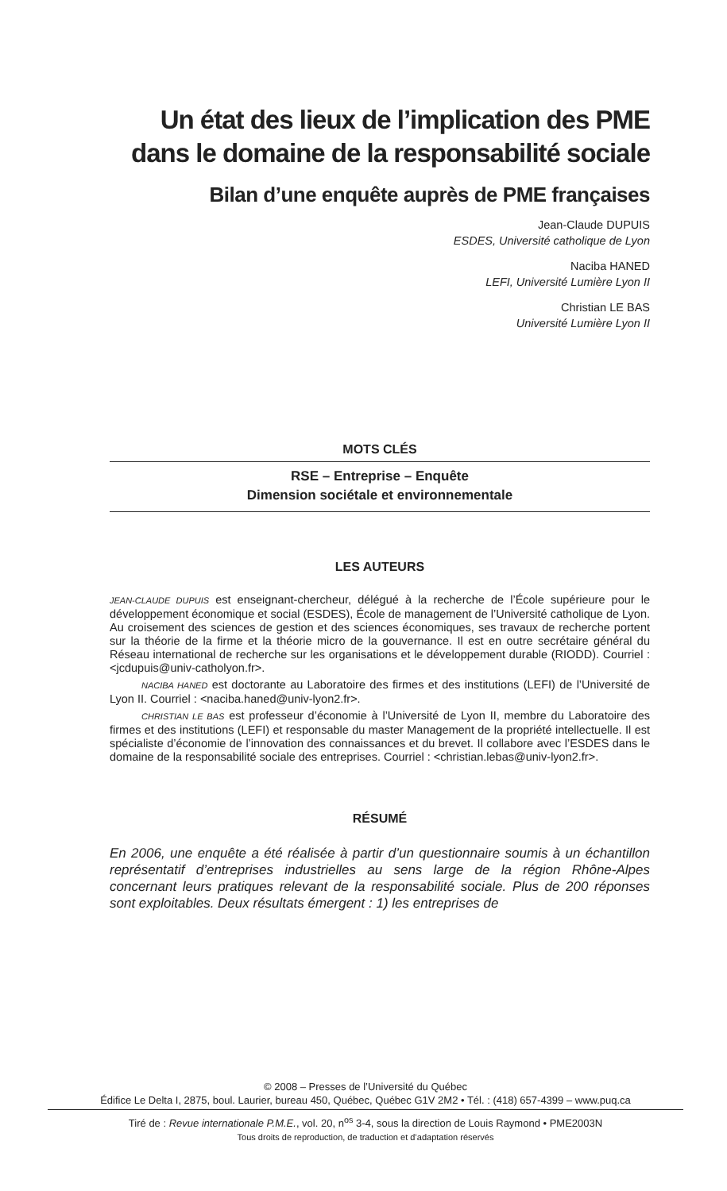Un état des lieux de l’implication des PME dans le domaine de la responsabilité sociale
Bilan d’une enquête auprès de PME françaises
Jean-Claude DUPUIS
ESDES, Université catholique de Lyon
Naciba HANED
LEFI, Université Lumière Lyon II
Christian LE BAS
Université Lumière Lyon II
MOTS CLÉS
RSE – Entreprise – Enquête
Dimension sociétale et environnementale
LES AUTEURS
JEAN-CLAUDE DUPUIS est enseignant-chercheur, délégué à la recherche de l’École supérieure pour le développement économique et social (ESDES), École de management de l’Université catholique de Lyon. Au croisement des sciences de gestion et des sciences économiques, ses travaux de recherche portent sur la théorie de la firme et la théorie micro de la gouvernance. Il est en outre secrétaire général du Réseau international de recherche sur les organisations et le développement durable (RIODD). Courriel : <jcdupuis@univ-catholyon.fr>.
NACIBA HANED est doctorante au Laboratoire des firmes et des institutions (LEFI) de l’Université de Lyon II. Courriel : <naciba.haned@univ-lyon2.fr>.
CHRISTIAN LE BAS est professeur d’économie à l’Université de Lyon II, membre du Laboratoire des firmes et des institutions (LEFI) et responsable du master Management de la propriété intellectuelle. Il est spécialiste d’économie de l’innovation des connaissances et du brevet. Il collabore avec l’ESDES dans le domaine de la responsabilité sociale des entreprises. Courriel : <christian.lebas@univ-lyon2.fr>.
RÉSUMÉ
En 2006, une enquête a été réalisée à partir d’un questionnaire soumis à un échantillon représentatif d’entreprises industrielles au sens large de la région Rhône-Alpes concernant leurs pratiques relevant de la responsabilité sociale. Plus de 200 réponses sont exploitables. Deux résultats émergent : 1) les entreprises de
© 2008 – Presses de l’Université du Québec
Édifice Le Delta I, 2875, boul. Laurier, bureau 450, Québec, Québec G1V 2M2 • Tél. : (418) 657-4399 – www.puq.ca
Tiré de : Revue internationale P.M.E., vol. 20, n<sup>os</sup> 3-4, sous la direction de Louis Raymond • PME2003N
Tous droits de reproduction, de traduction et d’adaptation réservés